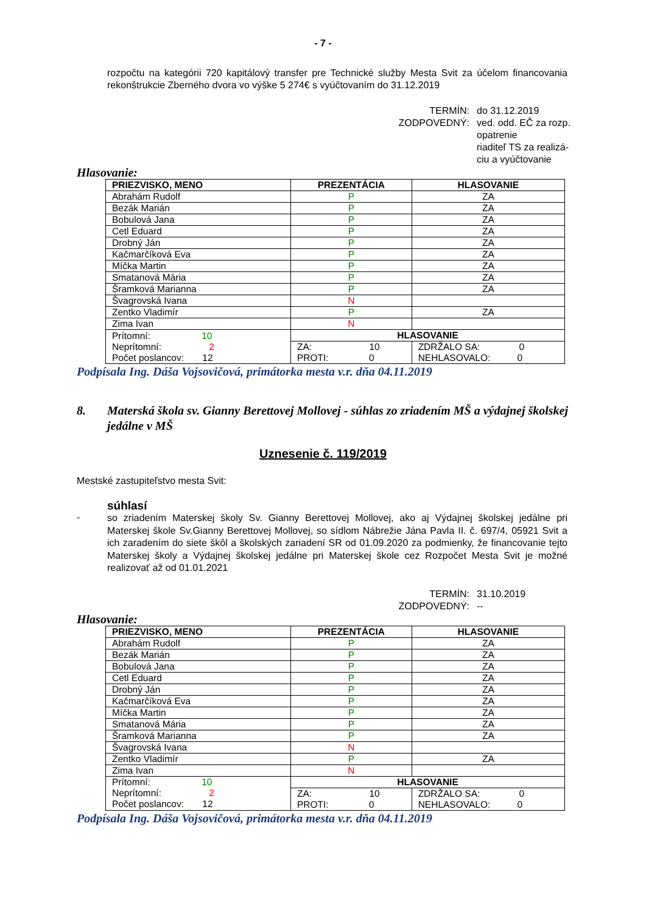- 7 -
rozpočtu na kategórii 720 kapitálový transfer pre Technické služby Mesta Svit za účelom financovania rekonštrukcie Zberného dvora vo výške 5 274€ s vyúčtovaním do 31.12.2019
TERMÍN:
do 31.12.2019
ZODPOVEDNÝ:
ved. odd. EČ za rozp. opatrenie
riaditeľ TS za realizá-ciu a vyúčtovanie
Hlasovanie:
| PRIEZVISKO, MENO | PREZENTÁCIA | HLASOVANIE |
| --- | --- | --- |
| Abrahám Rudolf | P | ZA |
| Bezák Marián | P | ZA |
| Bobulová Jana | P | ZA |
| Cetl Eduard | P | ZA |
| Drobný Ján | P | ZA |
| Kačmarčíková Eva | P | ZA |
| Míčka Martin | P | ZA |
| Smatanová Mária | P | ZA |
| Šramková Marianna | P | ZA |
| Švagrovská Ivana | N | |
| Zentko Vladimír | P | ZA |
| Zima Ivan | N | |
| Prítomní: 10 Neprítomní: 2 Počet poslancov: 12 | HLASOVANIE | |
| | ZA: 10 PROTI: 0 | ZDRŽALO SA: 0 NEHLASOVALO: 0 |
Podpísala Ing. Dáša Vojsovičová, primátorka mesta v.r. dňa 04.11.2019
8. Materská škola sv. Gianny Berettovej Mollovej - súhlas zo zriadením MŠ a výdajnej školskej jedálne v MŠ
Uznesenie č. 119/2019
Mestské zastupiteľstvo mesta Svit:
súhlasí
-
so zriadením Materskej školy Sv. Gianny Berettovej Mollovej, ako aj Výdajnej školskej jedálne pri Materskej škole Sv.Gianny Berettovej Mollovej, so sídlom Nábrežie Jána Pavla II. č. 697/4, 05921 Svit a ich zaradením do siete škôl a školských zariadení SR od 01.09.2020 za podmienky, že financovanie tejto Materskej školy a Výdajnej školskej jedálne pri Materskej škole cez Rozpočet Mesta Svit je možné realizovať až od 01.01.2021
TERMÍN:
31.10.2019
ZODPOVEDNÝ:
--
Hlasovanie:
| PRIEZVISKO, MENO | PREZENTÁCIA | HLASOVANIE |
| --- | --- | --- |
| Abrahám Rudolf | P | ZA |
| Bezák Marián | P | ZA |
| Bobulová Jana | P | ZA |
| Cetl Eduard | P | ZA |
| Drobný Ján | P | ZA |
| Kačmarčíková Eva | P | ZA |
| Míčka Martin | P | ZA |
| Smatanová Mária | P | ZA |
| Šramková Marianna | P | ZA |
| Švagrovská Ivana | N | |
| Zentko Vladimír | P | ZA |
| Zima Ivan | N | |
| Prítomní: 10 Neprítomní: 2 Počet poslancov: 12 | HLASOVANIE | |
| | ZA: 10 PROTI: 0 | ZDRŽALO SA: 0 NEHLASOVALO: 0 |
Podpísala Ing. Dáša Vojsovičová, primátorka mesta v.r. dňa 04.11.2019